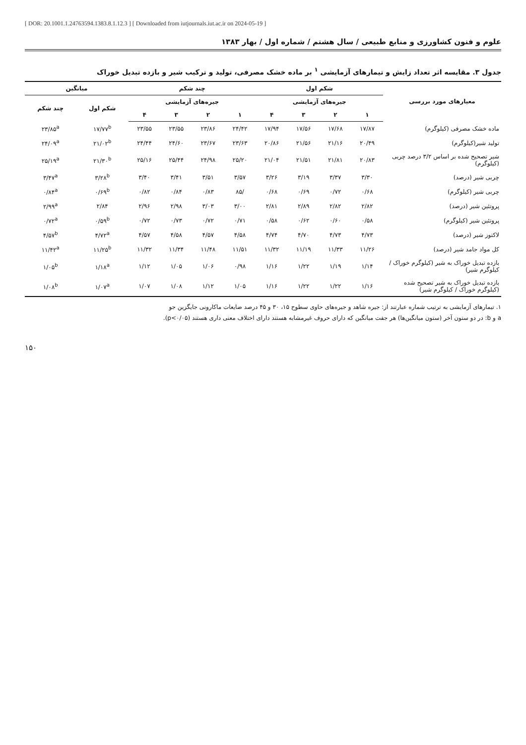[ DOR: 20.1001.1.24763594.1383.8.1.12.3 ] [ Downloaded from iutjournals.iut.ac.ir on 2024-05-19 ]
علوم و فنون کشاورزی و منابع طبیعی / سال هشتم / شماره اول / بهار ۱۳۸۳
جدول ۳. مقایسه اثر تعداد زایش و تیمارهای آزمایشی <sup>۱</sup> بر ماده خشک مصرفی، تولید و ترکیب شیر و بازده تبدیل خوراک
| معیارهای مورد بررسی | شکم اول | | | | چند شکم | | | | میانگین | |
| --- | --- | --- | --- | --- | --- | --- | --- | --- | --- | --- |
| | جیره‌های آزمایشی | | | | جیره‌های آزمایشی | | | | شکم اول | چند شکم |
| | ۱ | ۲ | ۳ | ۴ | ۱ | ۲ | ۳ | ۴ | | |
| ماده خشک مصرفی (کیلوگرم) | ۱۷/۸۷ | ۱۷/۶۸ | ۱۷/۵۶ | ۱۷/۹۴ | ۲۴/۴۲ | ۲۳/۸۶ | ۲۳/۵۵ | ۲۳/۵۵ | ۱۷/۷۷<sup>b</sup> | ۲۳/۸۵<sup>a</sup> |
| تولید شیر(کیلوگرم) | ۲۰/۴۹ | ۲۱/۱۶ | ۲۱/۵۶ | ۲۰/۸۶ | ۲۳/۶۳ | ۲۳/۶۷ | ۲۴/۶۰ | ۲۴/۴۴ | ۲۱/۰۲<sup>b</sup> | ۲۴/۰۹<sup>a</sup> |
| شیر تصحیح شده بر اساس ۳/۲ درصد چربی (کیلوگرم) | ۲۰/۸۳ | ۲۱/۸۱ | ۲۱/۵۱ | ۲۱/۰۴ | ۲۵/۲۰ | ۲۴/۹۸ | ۲۵/۴۴ | ۲۵/۱۶ | ۲۱/۳۰<sup>b</sup> | ۲۵/۱۹<sup>a</sup> |
| چربی شیر (درصد) | ۳/۳۰ | ۳/۳۷ | ۳/۱۹ | ۳/۲۶ | ۳/۵۷ | ۳/۵۱ | ۳/۴۱ | ۳/۴۰ | ۳/۲۸<sup>b</sup> | ۳/۴۷<sup>a</sup> |
| چربی شیر (کیلوگرم) | ۰/۶۸ | ۰/۷۲ | ۰/۶۹ | ۰/۶۸ | /۸۵ | ۰/۸۳ | ۰/۸۴ | ۰/۸۲ | ۰/۶۹<sup>b</sup> | ۰/۸۴<sup>a</sup> |
| پروتئین شیر (درصد) | ۲/۸۲ | ۲/۸۲ | ۲/۸۹ | ۲/۸۱ | ۳/۰۰ | ۳/۰۳ | ۲/۹۸ | ۲/۹۶ | ۲/۸۴ | ۲/۹۹<sup>a</sup> |
| پروتئین شیر (کیلوگرم) | ۰/۵۸ | ۰/۶۰ | ۰/۶۲ | ۰/۵۸ | ۰/۷۱ | ۰/۷۲ | ۰/۷۳ | ۰/۷۲ | ۰/۵۹<sup>b</sup> | ۰/۷۲<sup>a</sup> |
| لاکتوز شیر (درصد) | ۴/۷۳ | ۴/۷۳ | ۴/۷۰ | ۴/۷۴ | ۴/۵۸ | ۴/۵۷ | ۴/۵۸ | ۴/۵۷ | ۴/۷۲<sup>a</sup> | ۴/۵۷<sup>b</sup> |
| کل مواد جامد شیر (درصد) | ۱۱/۲۶ | ۱۱/۳۳ | ۱۱/۱۹ | ۱۱/۳۲ | ۱۱/۵۱ | ۱۱/۴۸ | ۱۱/۳۴ | ۱۱/۳۲ | ۱۱/۲۵<sup>b</sup> | ۱۱/۴۲<sup>a</sup> |
| بازده تبدیل خوراک به شیر (کیلوگرم خوراک / کیلوگرم شیر) | ۱/۱۴ | ۱/۱۹ | ۱/۲۲ | ۱/۱۶ | ۰/۹۸ | ۱/۰۶ | ۱/۰۵ | ۱/۱۲ | ۱/۱۸<sup>a</sup> | ۱/۰۵<sup>b</sup> |
| بازده تبدیل خوراک به شیر تصحیح شده (کیلوگرم خوراک / کیلوگرم شیر) | ۱/۱۶ | ۱/۲۲ | ۱/۲۲ | ۱/۱۶ | ۱/۰۵ | ۱/۱۲ | ۱/۰۸ | ۱/۰۷ | ۱/۰۷<sup>a</sup> | ۱/۰۸<sup>b</sup> |
۱. تیمارهای آزمایشی به ترتیب شماره عبارتند از: جیره شاهد و جیره‌های حاوی سطوح ۱۵، ۳۰ و ۴۵ درصد ضایعات ماکارونی جایگزین جو
a و b: در دو ستون آخر (ستون میانگین‌ها) هر جفت میانگین که دارای حروف غیرمشابه هستند دارای اختلاف معنی داری هستند (p<۰/۰۵).
۱۵۰